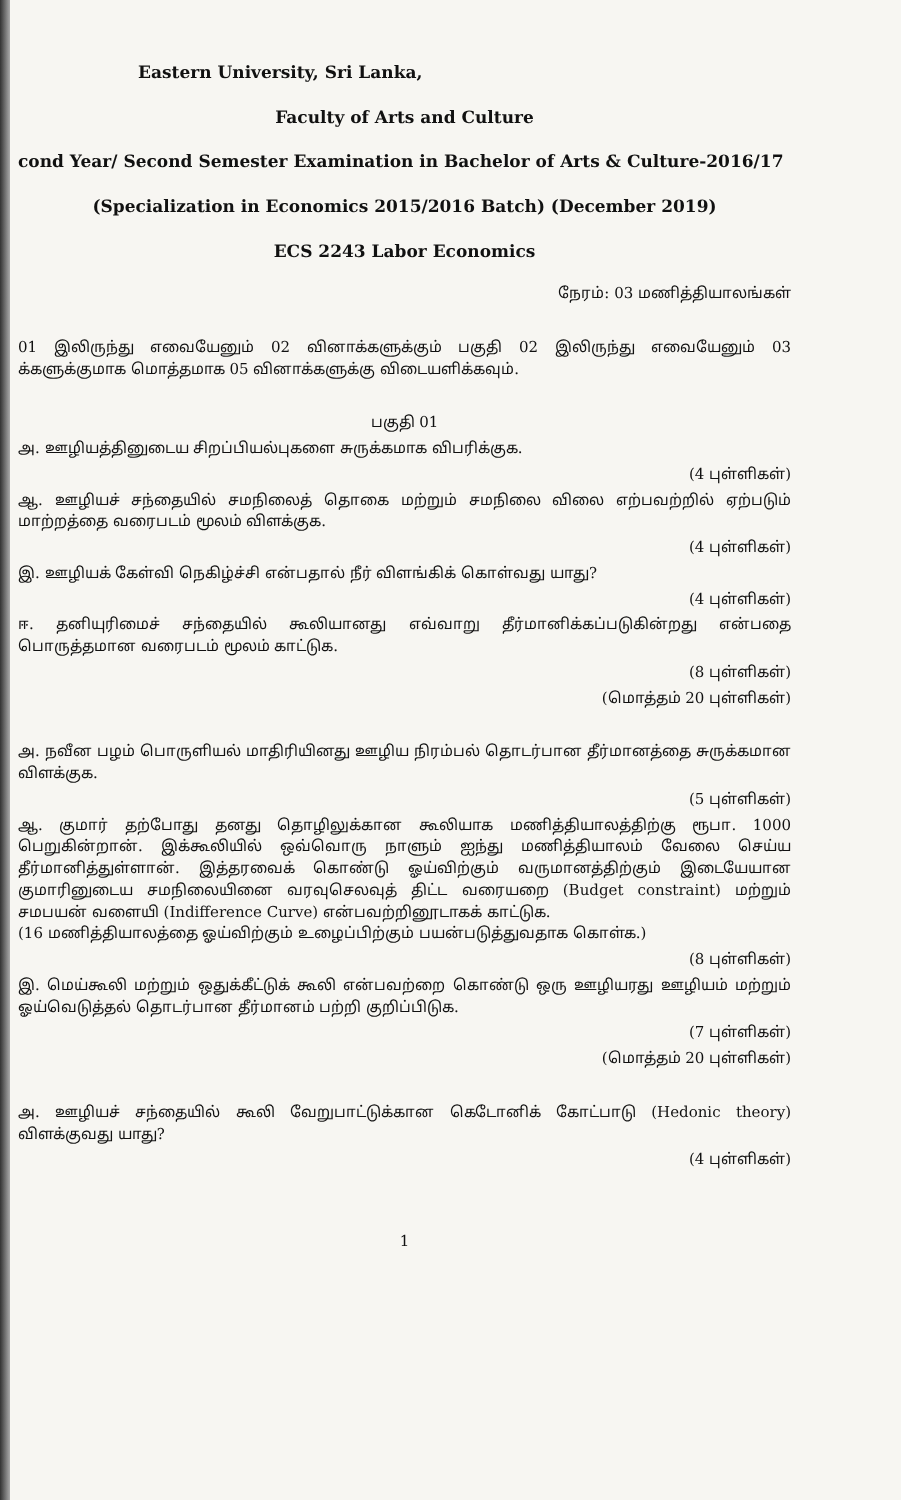Eastern University, Sri Lanka,
Faculty of Arts and Culture
cond Year/ Second Semester Examination in Bachelor of Arts & Culture-2016/17
(Specialization in Economics 2015/2016 Batch) (December 2019)
ECS 2243 Labor Economics
நேரம்: 03 மணித்தியாலங்கள்
01 இலிருந்து எவையேனும் 02 வினாக்களுக்கும் பகுதி 02 இலிருந்து எவையேனும் 03 க்களுக்குமாக மொத்தமாக 05 வினாக்களுக்கு விடையளிக்கவும்.
பகுதி 01
அ. ஊழியத்தினுடைய சிறப்பியல்புகளை சுருக்கமாக விபரிக்குக.
(4 புள்ளிகள்)
ஆ. ஊழியச் சந்தையில் சமநிலைத் தொகை மற்றும் சமநிலை விலை எற்பவற்றில் ஏற்படும் மாற்றத்தை வரைபடம் மூலம் விளக்குக.
(4 புள்ளிகள்)
இ. ஊழியக் கேள்வி நெகிழ்ச்சி என்பதால் நீர் விளங்கிக் கொள்வது யாது?
(4 புள்ளிகள்)
ஈ. தனியுரிமைச் சந்தையில் கூலியானது எவ்வாறு தீர்மானிக்கப்படுகின்றது என்பதை பொருத்தமான வரைபடம் மூலம் காட்டுக.
(8 புள்ளிகள்)
(மொத்தம் 20 புள்ளிகள்)
அ. நவீன பழம் பொருளியல் மாதிரியினது ஊழிய நிரம்பல் தொடர்பான தீர்மானத்தை சுருக்கமான விளக்குக.
(5 புள்ளிகள்)
ஆ. குமார் தற்போது தனது தொழிலுக்கான கூலியாக மணித்தியாலத்திற்கு ரூபா. 1000 பெறுகின்றான். இக்கூலியில் ஒவ்வொரு நாளும் ஐந்து மணித்தியாலம் வேலை செய்ய தீர்மானித்துள்ளான். இத்தரவைக் கொண்டு ஓய்விற்கும் வருமானத்திற்கும் இடையேயான குமாரினுடைய சமநிலையினை வரவுசெலவுத் திட்ட வரையறை (Budget constraint) மற்றும் சமபயன் வளையி (Indifference Curve) என்பவற்றினூடாகக் காட்டுக.
(16 மணித்தியாலத்தை ஓய்விற்கும் உழைப்பிற்கும் பயன்படுத்துவதாக கொள்க.)
(8 புள்ளிகள்)
இ. மெய்கூலி மற்றும் ஒதுக்கீட்டுக் கூலி என்பவற்றை கொண்டு ஒரு ஊழியரது ஊழியம் மற்றும் ஓய்வெடுத்தல் தொடர்பான தீர்மானம் பற்றி குறிப்பிடுக.
(7 புள்ளிகள்)
(மொத்தம் 20 புள்ளிகள்)
அ. ஊழியச் சந்தையில் கூலி வேறுபாட்டுக்கான கெடோனிக் கோட்பாடு (Hedonic theory) விளக்குவது யாது?
(4 புள்ளிகள்)
1